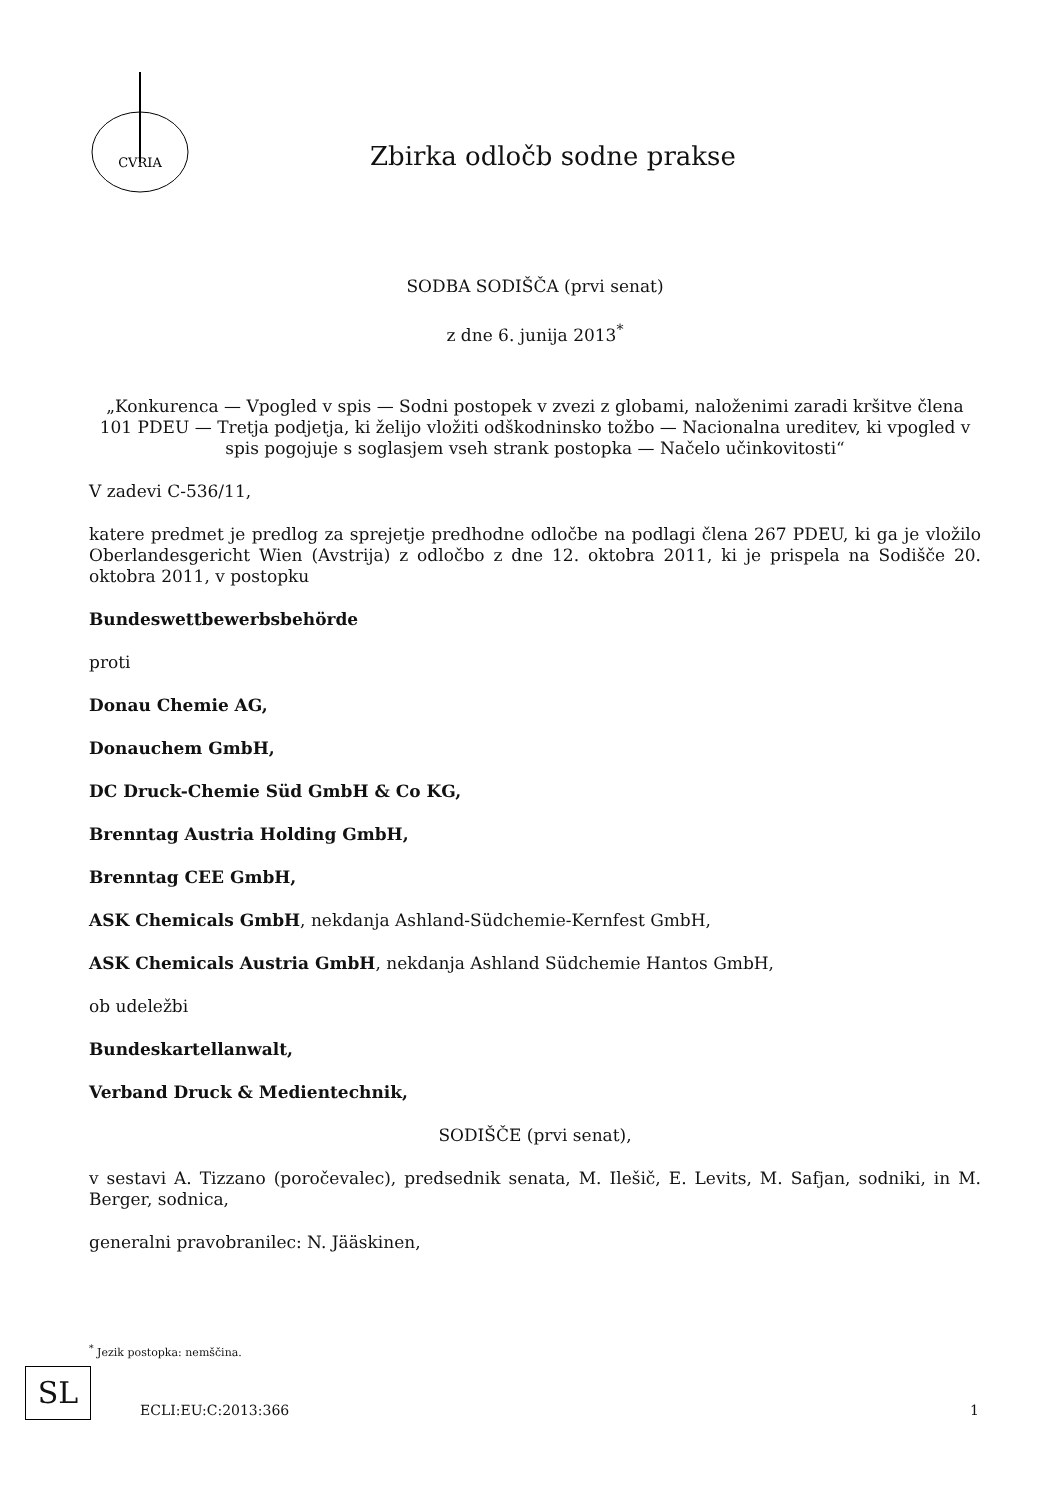CVRIA
Zbirka odločb sodne prakse
SODBA SODIŠČA (prvi senat)
z dne 6. junija 2013<sup>*</sup>
„Konkurenca — Vpogled v spis — Sodni postopek v zvezi z globami, naloženimi zaradi kršitve člena 101 PDEU — Tretja podjetja, ki želijo vložiti odškodninsko tožbo — Nacionalna ureditev, ki vpogled v spis pogojuje s soglasjem vseh strank postopka — Načelo učinkovitosti“
V zadevi C-536/11,
katere predmet je predlog za sprejetje predhodne odločbe na podlagi člena 267 PDEU, ki ga je vložilo Oberlandesgericht Wien (Avstrija) z odločbo z dne 12. oktobra 2011, ki je prispela na Sodišče 20. oktobra 2011, v postopku
Bundeswettbewerbsbehörde
proti
Donau Chemie AG,
Donauchem GmbH,
DC Druck-Chemie Süd GmbH & Co KG,
Brenntag Austria Holding GmbH,
Brenntag CEE GmbH,
ASK Chemicals GmbH, nekdanja Ashland-Südchemie-Kernfest GmbH,
ASK Chemicals Austria GmbH, nekdanja Ashland Südchemie Hantos GmbH,
ob udeležbi
Bundeskartellanwalt,
Verband Druck & Medientechnik,
SODIŠČE (prvi senat),
v sestavi A. Tizzano (poročevalec), predsednik senata, M. Ilešič, E. Levits, M. Safjan, sodniki, in M. Berger, sodnica,
generalni pravobranilec: N. Jääskinen,
<sup>*</sup> Jezik postopka: nemščina.
SL
ECLI:EU:C:2013:366 1